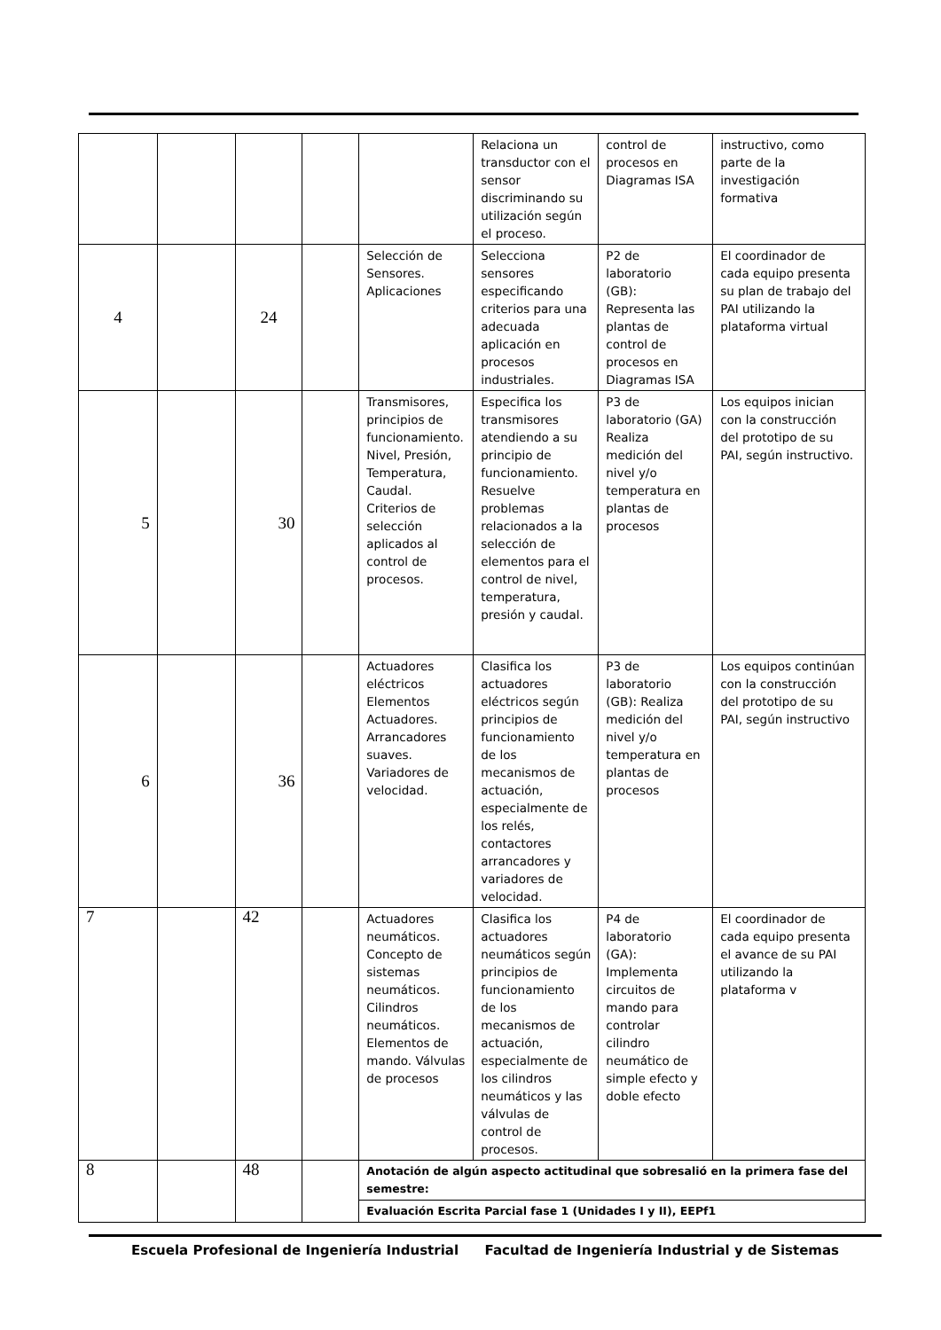| | | | | | Relaciona un transductor con el sensor discriminando su utilización según el proceso. | control de procesos en Diagramas ISA | instructivo, como parte de la investigación formativa |
| 4 | | 24 | | Selección de Sensores. Aplicaciones | Selecciona sensores especificando criterios para una adecuada aplicación en procesos industriales. | P2 de laboratorio (GB): Representa las plantas de control de procesos en Diagramas ISA | El coordinador de cada equipo presenta su plan de trabajo del PAI utilizando la plataforma virtual |
| 5 | | 30 | | Transmisores, principios de funcionamiento. Nivel, Presión, Temperatura, Caudal. Criterios de selección aplicados al control de procesos. | Especifica los transmisores atendiendo a su principio de funcionamiento. Resuelve problemas relacionados a la selección de elementos para el control de nivel, temperatura, presión y caudal. | P3 de laboratorio (GA) Realiza medición del nivel y/o temperatura en plantas de procesos | Los equipos inician con la construcción del prototipo de su PAI, según instructivo. |
| 6 | | 36 | | Actuadores eléctricos Elementos Actuadores. Arrancadores suaves. Variadores de velocidad. | Clasifica los actuadores eléctricos según principios de funcionamiento de los mecanismos de actuación, especialmente de los relés, contactores arrancadores y variadores de velocidad. | P3 de laboratorio (GB): Realiza medición del nivel y/o temperatura en plantas de procesos | Los equipos continúan con la construcción del prototipo de su PAI, según instructivo |
| 7 | | 42 | | Actuadores neumáticos. Concepto de sistemas neumáticos. Cilindros neumáticos. Elementos de mando. Válvulas de procesos | Clasifica los actuadores neumáticos según principios de funcionamiento de los mecanismos de actuación, especialmente de los cilindros neumáticos y las válvulas de control de procesos. | P4 de laboratorio (GA): Implementa circuitos de mando para controlar cilindro neumático de simple efecto y doble efecto | El coordinador de cada equipo presenta el avance de su PAI utilizando la plataforma v |
| 8 | | 48 | | Anotación de algún aspecto actitudinal que sobresalió en la primera fase del semestre: | | | |
| | | | | Evaluación Escrita Parcial fase 1 (Unidades I y II), EEPf1 | | | |
Escuela Profesional de Ingeniería Industrial Facultad de Ingeniería Industrial y de Sistemas